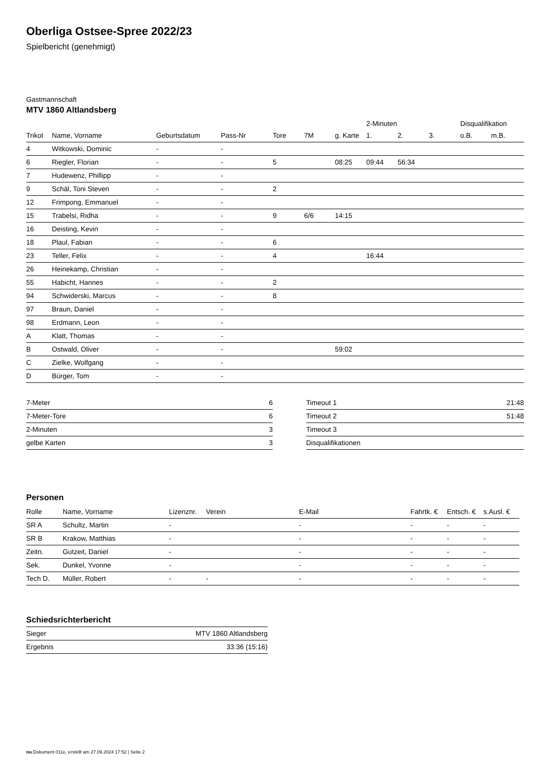Oberliga Ostsee-Spree 2022/23
Spielbericht (genehmigt)
Gastmannschaft
MTV 1860 Altlandsberg
| | | | | | | | 2-Minuten | | | Disqualifikation | |
| --- | --- | --- | --- | --- | --- | --- | --- | --- | --- | --- | --- |
| Trikot | Name, Vorname | Geburtsdatum | Pass-Nr | Tore | 7M | g. Karte | 1. | 2. | 3. | o.B. | m.B. |
| 4 | Witkowski, Dominic | - | - | | | | | | | | |
| 6 | Riegler, Florian | - | - | 5 | | 08:25 | 09:44 | 56:34 | | | |
| 7 | Hudewenz, Phillipp | - | - | | | | | | | | |
| 9 | Schäl, Toni Steven | - | - | 2 | | | | | | | |
| 12 | Frimpong, Emmanuel | - | - | | | | | | | | |
| 15 | Trabelsi, Ridha | - | - | 9 | 6/6 | 14:15 | | | | | |
| 16 | Deisting, Kevin | - | - | | | | | | | | |
| 18 | Plaul, Fabian | - | - | 6 | | | | | | | |
| 23 | Teller, Felix | - | - | 4 | | | 16:44 | | | | |
| 26 | Heinekamp, Christian | - | - | | | | | | | | |
| 55 | Habicht, Hannes | - | - | 2 | | | | | | | |
| 94 | Schwiderski, Marcus | - | - | 8 | | | | | | | |
| 97 | Braun, Daniel | - | - | | | | | | | | |
| 98 | Erdmann, Leon | - | - | | | | | | | | |
| A | Klatt, Thomas | - | - | | | | | | | | |
| B | Ostwald, Oliver | - | - | | | 59:02 | | | | | |
| C | Zielke, Wolfgang | - | - | | | | | | | | |
| D | Bürger, Tom | - | - | | | | | | | | |
| 7-Meter | 6 |
| 7-Meter-Tore | 6 |
| 2-Minuten | 3 |
| gelbe Karten | 3 |
| Timeout 1 | 21:48 |
| Timeout 2 | 51:48 |
| Timeout 3 | |
| Disqualifikationen | |
Personen
| Rolle | Name, Vorname | Lizenznr. | Verein | E-Mail | Fahrtk. € | Entsch. € | s.Ausl. € |
| --- | --- | --- | --- | --- | --- | --- | --- |
| SR A | Schultz, Martin | - | | - | - | - | - |
| SR B | Krakow, Matthias | - | | - | - | - | - |
| Zeitn. | Gutzeit, Daniel | - | | - | - | - | - |
| Sek. | Dunkel, Yvonne | - | | - | - | - | - |
| Tech D. | Müller, Robert | - | - | - | - | - | - |
Schiedsrichterbericht
| Sieger | MTV 1860 Altlandsberg |
| Ergebnis | 33:36 (15:16) |
nu.Dokument 011e, erstellt am 27.09.2024 17:52 | Seite 2